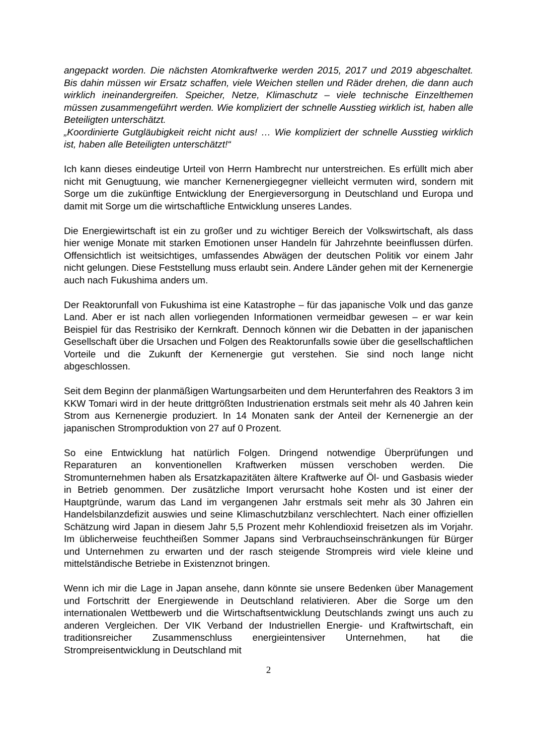angepackt worden. Die nächsten Atomkraftwerke werden 2015, 2017 und 2019 abgeschaltet. Bis dahin müssen wir Ersatz schaffen, viele Weichen stellen und Räder drehen, die dann auch wirklich ineinandergreifen. Speicher, Netze, Klimaschutz – viele technische Einzelthemen müssen zusammengeführt werden. Wie kompliziert der schnelle Ausstieg wirklich ist, haben alle Beteiligten unterschätzt.
„Koordinierte Gutgläubigkeit reicht nicht aus! … Wie kompliziert der schnelle Ausstieg wirklich ist, haben alle Beteiligten unterschätzt!“
Ich kann dieses eindeutige Urteil von Herrn Hambrecht nur unterstreichen. Es erfüllt mich aber nicht mit Genugtuung, wie mancher Kernenergiegegner vielleicht vermuten wird, sondern mit Sorge um die zukünftige Entwicklung der Energieversorgung in Deutschland und Europa und damit mit Sorge um die wirtschaftliche Entwicklung unseres Landes.
Die Energiewirtschaft ist ein zu großer und zu wichtiger Bereich der Volkswirtschaft, als dass hier wenige Monate mit starken Emotionen unser Handeln für Jahrzehnte beeinflussen dürfen. Offensichtlich ist weitsichtiges, umfassendes Abwägen der deutschen Politik vor einem Jahr nicht gelungen. Diese Feststellung muss erlaubt sein. Andere Länder gehen mit der Kernenergie auch nach Fukushima anders um.
Der Reaktorunfall von Fukushima ist eine Katastrophe – für das japanische Volk und das ganze Land. Aber er ist nach allen vorliegenden Informationen vermeidbar gewesen – er war kein Beispiel für das Restrisiko der Kernkraft. Dennoch können wir die Debatten in der japanischen Gesellschaft über die Ursachen und Folgen des Reaktorunfalls sowie über die gesellschaftlichen Vorteile und die Zukunft der Kernenergie gut verstehen. Sie sind noch lange nicht abgeschlossen.
Seit dem Beginn der planmäßigen Wartungsarbeiten und dem Herunterfahren des Reaktors 3 im KKW Tomari wird in der heute drittgrößten Industrienation erstmals seit mehr als 40 Jahren kein Strom aus Kernenergie produziert. In 14 Monaten sank der Anteil der Kernenergie an der japanischen Stromproduktion von 27 auf 0 Prozent.
So eine Entwicklung hat natürlich Folgen. Dringend notwendige Überprüfungen und Reparaturen an konventionellen Kraftwerken müssen verschoben werden. Die Stromunternehmen haben als Ersatzkapazitäten ältere Kraftwerke auf Öl- und Gasbasis wieder in Betrieb genommen. Der zusätzliche Import verursacht hohe Kosten und ist einer der Hauptgründe, warum das Land im vergangenen Jahr erstmals seit mehr als 30 Jahren ein Handelsbilanzdefizit auswies und seine Klimaschutzbilanz verschlechtert. Nach einer offiziellen Schätzung wird Japan in diesem Jahr 5,5 Prozent mehr Kohlendioxid freisetzen als im Vorjahr. Im üblicherweise feuchtheißen Sommer Japans sind Verbrauchseinschränkungen für Bürger und Unternehmen zu erwarten und der rasch steigende Strompreis wird viele kleine und mittelständische Betriebe in Existenznot bringen.
Wenn ich mir die Lage in Japan ansehe, dann könnte sie unsere Bedenken über Management und Fortschritt der Energiewende in Deutschland relativieren. Aber die Sorge um den internationalen Wettbewerb und die Wirtschaftsentwicklung Deutschlands zwingt uns auch zu anderen Vergleichen. Der VIK Verband der Industriellen Energie- und Kraftwirtschaft, ein traditionsreicher Zusammenschluss energieintensiver Unternehmen, hat die Strompreisentwicklung in Deutschland mit
2